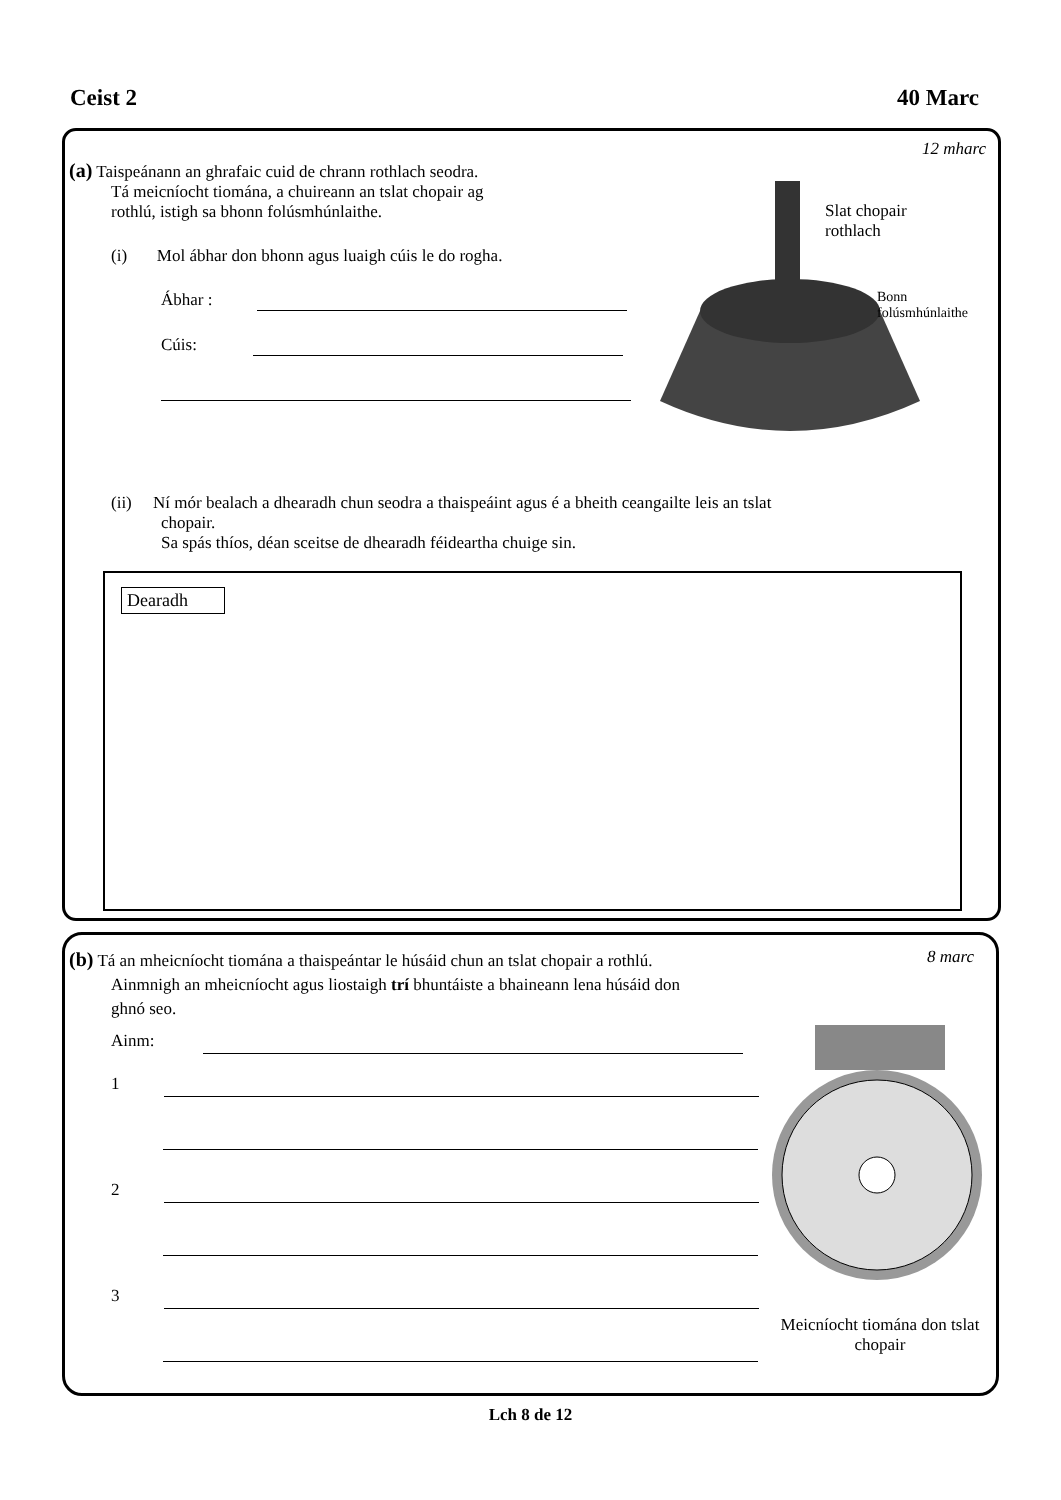Ceist 2 40 Marc
12 mharc
(a) Taispeánann an ghrafaic cuid de chrann rothlach seodra.
Tá meicníocht tiomána, a chuireann an tslat chopair ag
rothlú, istigh sa bhonn folúsmhúnlaithe.
(i) Mol ábhar don bhonn agus luaigh cúis le do rogha.
Ábhar :
Cúis:
Slat chopair
rothlach
Bonn
folúsmhúnlaithe
(ii) Ní mór bealach a dhearadh chun seodra a thaispeáint agus é a bheith ceangailte leis an tslat
chopair.
Sa spás thíos, déan sceitse de dhearadh féideartha chuige sin.
Dearadh
8 marc
(b) Tá an mheicníocht tiomána a thaispeántar le húsáid chun an tslat chopair a rothlú.
Ainmnigh an mheicníocht agus liostaigh trí bhuntáiste a bhaineann lena húsáid don
ghnó seo.
Ainm:
1
2
3
Meicníocht tiomána don tslat chopair
Lch 8 de 12